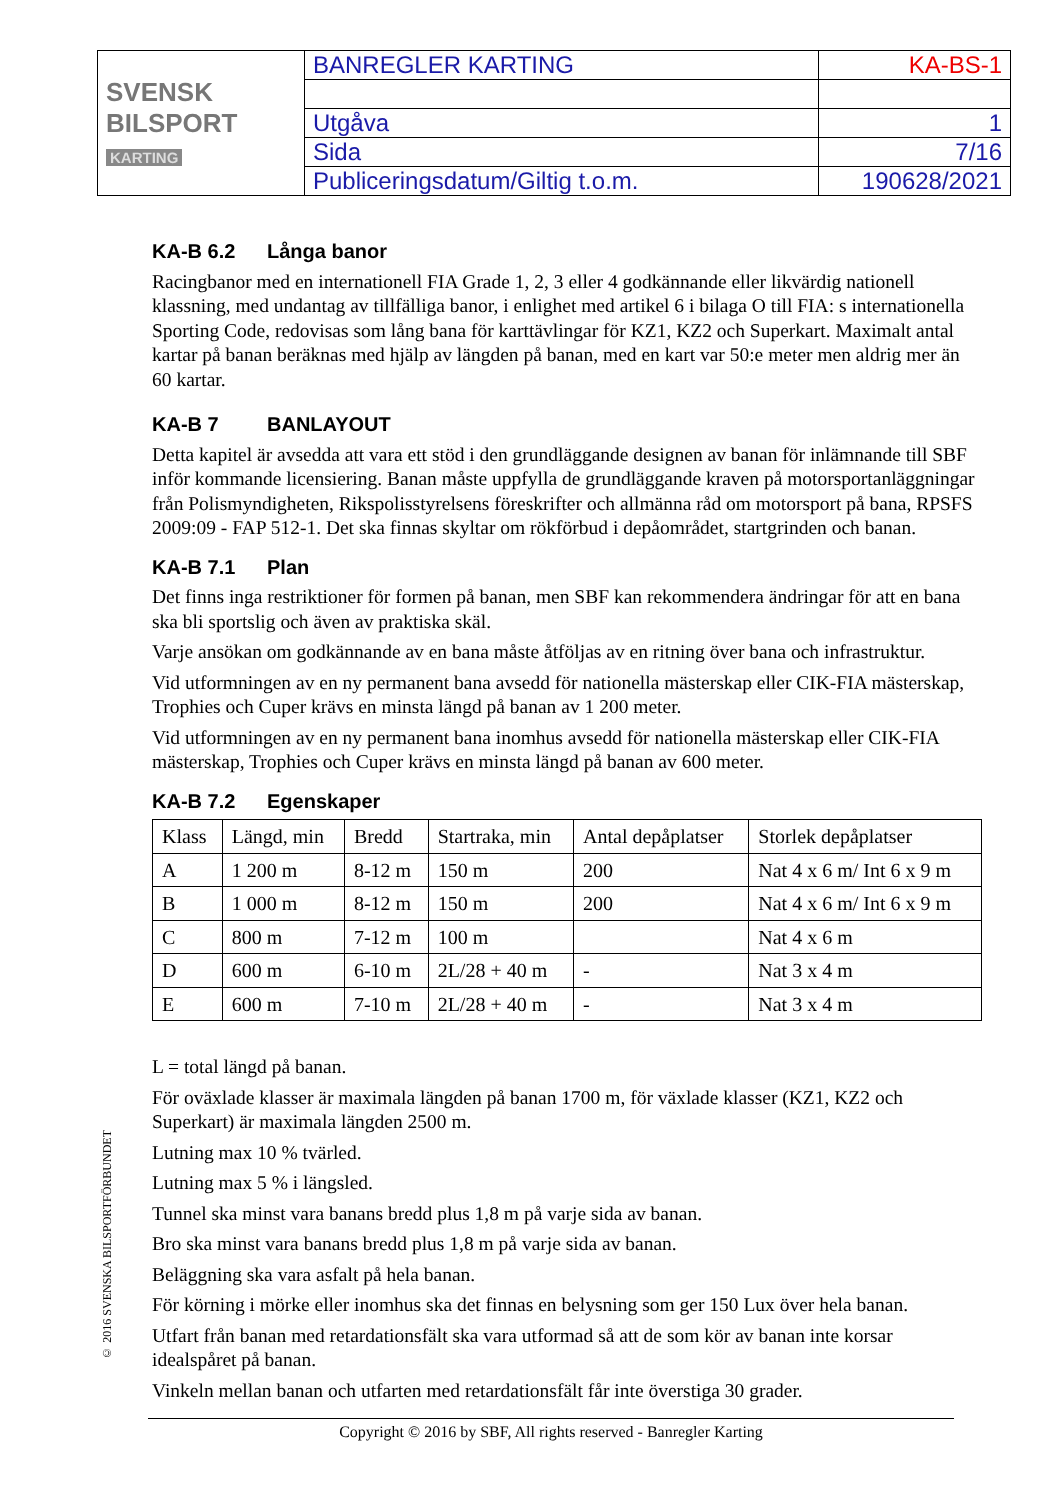| SVENSK BILSPORT KARTING | BANREGLER KARTING | KA-BS-1 |
| | Utgåva | 1 |
| | Sida | 7/16 |
| | Publiceringsdatum/Giltig t.o.m. | 190628/2021 |
KA-B 6.2 Långa banor
Racingbanor med en internationell FIA Grade 1, 2, 3 eller 4 godkännande eller likvärdig nationell klassning, med undantag av tillfälliga banor, i enlighet med artikel 6 i bilaga O till FIA: s internationella Sporting Code, redovisas som lång bana för karttävlingar för KZ1, KZ2 och Superkart. Maximalt antal kartar på banan beräknas med hjälp av längden på banan, med en kart var 50:e meter men aldrig mer än 60 kartar.
KA-B 7 BANLAYOUT
Detta kapitel är avsedda att vara ett stöd i den grundläggande designen av banan för inlämnande till SBF inför kommande licensiering. Banan måste uppfylla de grundläggande kraven på motorsportanläggningar från Polismyndigheten, Rikspolisstyrelsens föreskrifter och allmänna råd om motorsport på bana, RPSFS 2009:09 - FAP 512-1. Det ska finnas skyltar om rökförbud i depåområdet, startgrinden och banan.
KA-B 7.1 Plan
Det finns inga restriktioner för formen på banan, men SBF kan rekommendera ändringar för att en bana ska bli sportslig och även av praktiska skäl.
Varje ansökan om godkännande av en bana måste åtföljas av en ritning över bana och infrastruktur.
Vid utformningen av en ny permanent bana avsedd för nationella mästerskap eller CIK-FIA mästerskap, Trophies och Cuper krävs en minsta längd på banan av 1 200 meter.
Vid utformningen av en ny permanent bana inomhus avsedd för nationella mästerskap eller CIK-FIA mästerskap, Trophies och Cuper krävs en minsta längd på banan av 600 meter.
KA-B 7.2 Egenskaper
| Klass | Längd, min | Bredd | Startraka, min | Antal depåplatser | Storlek depåplatser |
| --- | --- | --- | --- | --- | --- |
| A | 1 200 m | 8-12 m | 150 m | 200 | Nat 4 x 6 m/ Int 6 x 9 m |
| B | 1 000 m | 8-12 m | 150 m | 200 | Nat 4 x 6 m/ Int 6 x 9 m |
| C | 800 m | 7-12 m | 100 m | | Nat 4 x 6 m |
| D | 600 m | 6-10 m | 2L/28 + 40 m | - | Nat 3 x 4 m |
| E | 600 m | 7-10 m | 2L/28 + 40 m | - | Nat 3 x 4 m |
L = total längd på banan.
För oväxlade klasser är maximala längden på banan 1700 m, för växlade klasser (KZ1, KZ2 och Superkart) är maximala längden 2500 m.
Lutning max 10 % tvärled.
Lutning max 5 % i längsled.
Tunnel ska minst vara banans bredd plus 1,8 m på varje sida av banan.
Bro ska minst vara banans bredd plus 1,8 m på varje sida av banan.
Beläggning ska vara asfalt på hela banan.
För körning i mörke eller inomhus ska det finnas en belysning som ger 150 Lux över hela banan.
Utfart från banan med retardationsfält ska vara utformad så att de som kör av banan inte korsar idealspåret på banan.
Vinkeln mellan banan och utfarten med retardationsfält får inte överstiga 30 grader.
© 2016 SVENSKA BILSPORTFÖRBUNDET
Copyright © 2016 by SBF, All rights reserved - Banregler Karting